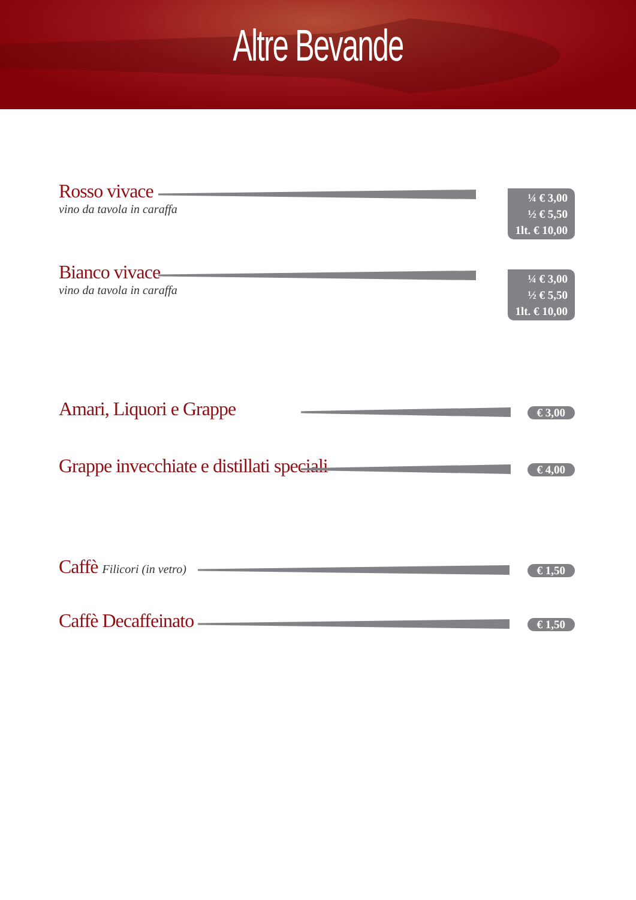Altre Bevande
Rosso vivace
vino da tavola in caraffa
¼ € 3,00
½ € 5,50
1lt. € 10,00
Bianco vivace
vino da tavola in caraffa
¼ € 3,00
½ € 5,50
1lt. € 10,00
Amari, Liquori e Grappe
€ 3,00
Grappe invecchiate e distillati speciali
€ 4,00
Caffè Filicori (in vetro)
€ 1,50
Caffè Decaffeinato
€ 1,50